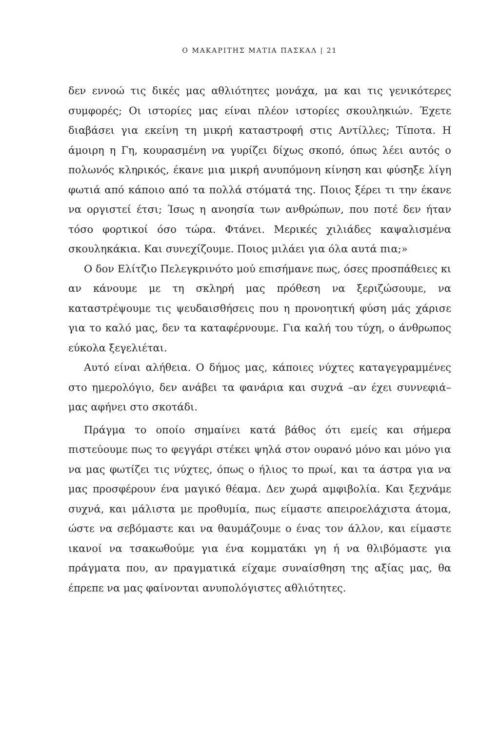Ο ΜΑΚΑΡΙΤΗΣ ΜΑΤΙΑ ΠΑΣΚΑΛ | 21
δεν εννοώ τις δικές μας αθλιότητες μονάχα, μα και τις γενικότερες συμφορές; Οι ιστορίες μας είναι πλέον ιστορίες σκουληκιών. Έχετε διαβάσει για εκείνη τη μικρή καταστροφή στις Αντίλλες; Τίποτα. Η άμοιρη η Γη, κουρασμένη να γυρίζει δίχως σκοπό, όπως λέει αυτός ο πολωνός κληρικός, έκανε μια μικρή ανυπόμονη κίνηση και φύσηξε λίγη φωτιά από κάποιο από τα πολλά στόματά της. Ποιος ξέρει τι την έκανε να οργιστεί έτσι; Ίσως η ανοησία των ανθρώπων, που ποτέ δεν ήταν τόσο φορτικοί όσο τώρα. Φτάνει. Μερικές χιλιάδες καψαλισμένα σκουληκάκια. Και συνεχίζουμε. Ποιος μιλάει για όλα αυτά πια;»
Ο δον Ελίτζιο Πελεγκρινότο μού επισήμανε πως, όσες προσπάθειες κι αν κάνουμε με τη σκληρή μας πρόθεση να ξεριζώσουμε, να καταστρέψουμε τις ψευδαισθήσεις που η προνοητική φύση μάς χάρισε για το καλό μας, δεν τα καταφέρνουμε. Για καλή του τύχη, ο άνθρωπος εύκολα ξεγελιέται.
Αυτό είναι αλήθεια. Ο δήμος μας, κάποιες νύχτες καταγεγραμμένες στο ημερολόγιο, δεν ανάβει τα φανάρια και συχνά –αν έχει συννεφιά– μας αφήνει στο σκοτάδι.
Πράγμα το οποίο σημαίνει κατά βάθος ότι εμείς και σήμερα πιστεύουμε πως το φεγγάρι στέκει ψηλά στον ουρανό μόνο και μόνο για να μας φωτίζει τις νύχτες, όπως ο ήλιος το πρωί, και τα άστρα για να μας προσφέρουν ένα μαγικό θέαμα. Δεν χωρά αμφιβολία. Και ξεχνάμε συχνά, και μάλιστα με προθυμία, πως είμαστε απειροελάχιστα άτομα, ώστε να σεβόμαστε και να θαυμάζουμε ο ένας τον άλλον, και είμαστε ικανοί να τσακωθούμε για ένα κομματάκι γη ή να θλιβόμαστε για πράγματα που, αν πραγματικά είχαμε συναίσθηση της αξίας μας, θα έπρεπε να μας φαίνονται ανυπολόγιστες αθλιότητες.